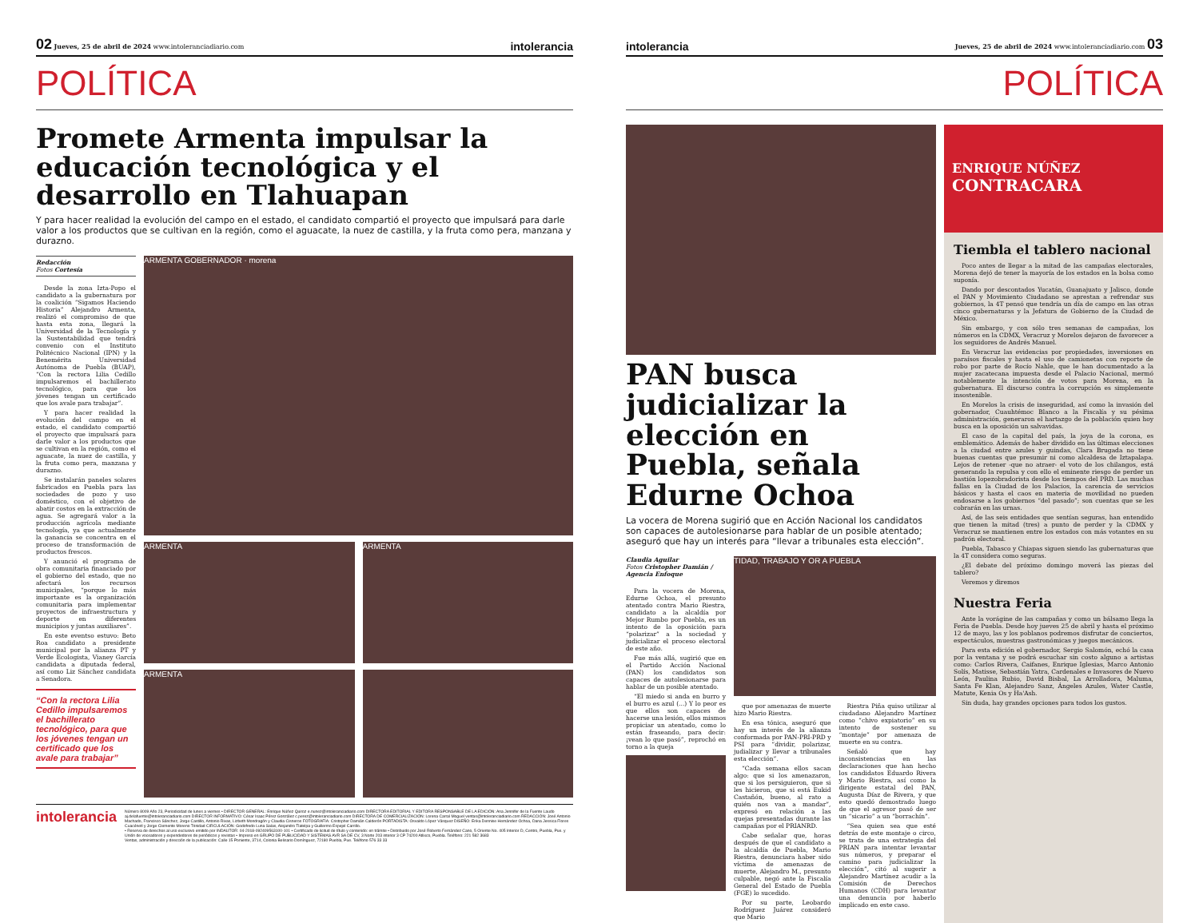02 Jueves, 25 de abril de 2024 www.intoleranciadiario.com
intolerancia
POLÍTICA
Promete Armenta impulsar la educación tecnológica y el desarrollo en Tlahuapan
Y para hacer realidad la evolución del campo en el estado, el candidato compartió el proyecto que impulsará para darle valor a los productos que se cultivan en la región, como el aguacate, la nuez de castilla, y la fruta como pera, manzana y durazno.
Redacción
Fotos Cortesía
Desde la zona Izta-Popo el candidato a la gubernatura por la coalición “Sigamos Haciendo Historia” Alejandro Armenta, realizó el compromiso de que hasta esta zona, llegará la Universidad de la Tecnología y la Sustentabilidad que tendrá convenio con el Instituto Politécnico Nacional (IPN) y la Benemérita Universidad Autónoma de Puebla (BUAP), “Con la rectora Lilia Cedillo impulsaremos el bachillerato tecnológico, para que los jóvenes tengan un certificado que los avale para trabajar”.
Y para hacer realidad la evolución del campo en el estado, el candidato compartió el proyecto que impulsará para darle valor a los productos que se cultivan en la región, como el aguacate, la nuez de castilla, y la fruta como pera, manzana y durazno.
Se instalarán paneles solares fabricados en Puebla para las sociedades de pozo y uso doméstico, con el objetivo de abatir costos en la extracción de agua. Se agregará valor a la producción agrícola mediante tecnología, ya que actualmente la ganancia se concentra en el proceso de transformación de productos frescos.
Y anunció el programa de obra comunitaria financiado por el gobierno del estado, que no afectará los recursos municipales, “porque lo más importante es la organización comunitaria para implementar proyectos de infraestructura y deporte en diferentes municipios y juntas auxiliares”.
En este eventso estuvo: Beto Roa candidato a presidente municipal por la alianza PT y Verde Ecologista, Vianey García candidata a diputada federal, así como Liz Sánchez candidata a Senadora.
“Con la rectora Lilia Cedillo impulsaremos el bachillerato tecnológico, para que los jóvenes tengan un certificado que los avale para trabajar”
ARMENTA GOBERNADOR · morena
ARMENTA ARMENTA
ARMENTA
intolerancia
Número 8009 Año 23, Periodicidad de lunes a viernes • DIRECTOR GENERAL: Enrique Núñez Quiroz e.nunez@intoleranciadiario.com DIRECTORA EDITORIAL Y EDITORA RESPONSABLE DE LA EDICIÓN: Ana Jennifer de la Fuente Laudo aj.delafuente@intoleranciadiario.com DIRECTOR INFORMATIVO: César Isaac Pérez González c.perez@intoleranciadiario.com DIRECTORA DE COMERCIALIZACIÓN: Lorena Carral Moguel ventas@intoleranciadiario.com REDACCIÓN: José Antonio Machado, Francisco Sánchez, Jorge Castillo, Antonio Rivas, Lizbeth Mondragón y Claudia Cisneros FOTOGRAFÍA: Cristopher Damián Calderón PORTADISTA: Osvaldo López Vásquez DISEÑO: Erika Dennise Hernández Ochoa, Dana Jessica Flores Cuacénetl y Jorge Clemente Moreno Trinidad CIRCULACIÓN: Godofredo Luna Salas, Alejandro Tlatelpa y Guillermo Espejel Carrillo.
• Reserva de derechos al uso exclusivo emitido por INDAUTOR: 04-2018-092409563100-101 • Certificado de licitud de título y contenido: en trámite • Distribuido por José Roberto Fernández Cano, 5 Oriente No. 405 Interior D, Centro, Puebla, Pue. y Unión de voceadores y expendedores de periódicos y revistas • Impreso en GRUPO DE PUBLICIDAD Y SISTEMAS AVR SA DE CV, 3 Norte 203 interior 3 CP 74200 Atlixco, Puebla. Teléfono: 221 582 3683
Ventas, administración y dirección de la publicación: Calle 15 Poniente, 3714, Colonia Belisario Domínguez, 72180 Puebla, Pue. Teléfono 576 33 33
intolerancia
Jueves, 25 de abril de 2024 www.intoleranciadiario.com 03
POLÍTICA
PAN busca judicializar la elección en Puebla, señala Edurne Ochoa
La vocera de Morena sugirió que en Acción Nacional los candidatos son capaces de autolesionarse para hablar de un posible atentado; aseguró que hay un interés para “llevar a tribunales esta elección”.
Claudia Aguilar
Fotos Cristopher Damián / Agencia Enfoque
Para la vocera de Morena, Edurne Ochoa, el presunto atentado contra Mario Riestra, candidato a la alcaldía por Mejor Rumbo por Puebla, es un intento de la oposición para “polarizar” a la sociedad y judicializar el proceso electoral de este año.
Fue más allá, sugirió que en el Partido Acción Nacional (PAN) los candidatos son capaces de autolesionarse para hablar de un posible atentado.
“El miedo si anda en burro y el burro es azul (...) Y lo peor es que ellos son capaces de hacerse una lesión, ellos mismos propiciar un atentado, como lo están fraseando, para decir: ¡vean lo que pasó”, reprochó en torno a la queja
TIDAD, TRABAJO Y OR A PUEBLA
que por amenazas de muerte hizo Mario Riestra.
En esa tónica, aseguró que hay un interés de la alianza conformada por PAN-PRI-PRD y PSI para “dividir, polarizar, judializar y llevar a tribunales esta elección”.
“Cada semana ellos sacan algo: que si los amenazaron, que si los persiguieron, que si les hicieron, que si está Eukid Castañón, bueno, al rato a quién nos van a mandar”, expresó en relación a las quejas presentadas durante las campañas por el PRIANRD.
Cabe señalar que, horas después de que el candidato a la alcaldía de Puebla, Mario Riestra, denunciara haber sido víctima de amenazas de muerte, Alejandro M., presunto culpable, negó ante la Fiscalía General del Estado de Puebla (FGE) lo sucedido.
Por su parte, Leobardo Rodríguez Juárez consideró que Mario
Riestra Piña quiso utilizar al ciudadano Alejandro Martínez como “chivo expiatorio” en su intento de sostener su “montaje” por amenaza de muerte en su contra.
Señaló que hay inconsistencias en las declaraciones que han hecho los candidatos Eduardo Rivera y Mario Riestra, así como la dirigente estatal del PAN, Augusta Díaz de Rivera, y que esto quedó demostrado luego de que el agresor pasó de ser un “sicario” a un “borrachín”.
“Sea quien sea que esté detrás de este montaje o circo, se trata de una estrategia del PRIAN para intentar levantar sus números, y preparar el camino para judicializar la elección”, citó al sugerir a Alejandro Martínez acudir a la Comisión de Derechos Humanos (CDH) para levantar una denuncia por haberlo implicado en este caso.
ENRIQUE NÚÑEZ
CONTRACARA
Tiembla el tablero nacional
Poco antes de llegar a la mitad de las campañas electorales, Morena dejó de tener la mayoría de los estados en la bolsa como suponía.
Dando por descontados Yucatán, Guanajuato y Jalisco, donde el PAN y Movimiento Ciudadano se aprestan a refrendar sus gobiernos, la 4T pensó que tendría un día de campo en las otras cinco gubernaturas y la Jefatura de Gobierno de la Ciudad de México.
Sin embargo, y con sólo tres semanas de campañas, los números en la CDMX, Veracruz y Morelos dejaron de favorecer a los seguidores de Andrés Manuel.
En Veracruz las evidencias por propiedades, inversiones en paraísos fiscales y hasta el uso de camionetas con reporte de robo por parte de Rocío Nahle, que le han documentado a la mujer zacatecana impuesta desde el Palacio Nacional, mermó notablemente la intención de votos para Morena, en la gubernatura. El discurso contra la corrupción es simplemente insostenible.
En Morelos la crisis de inseguridad, así como la invasión del gobernador, Cuauhtémoc Blanco a la Fiscalía y su pésima administración, generaron el hartazgo de la población quien hoy busca en la oposición un salvavidas.
El caso de la capital del país, la joya de la corona, es emblemático. Además de haber dividido en las últimas elecciones a la ciudad entre azules y guindas, Clara Brugada no tiene buenas cuentas que presumir ni como alcaldesa de Iztapalapa. Lejos de retener -que no atraer- el voto de los chilangos, está generando la repulsa y con ello el eminente riesgo de perder un bastión lopezobradorista desde los tiempos del PRD. Las muchas fallas en la Ciudad de los Palacios, la carencia de servicios básicos y hasta el caos en materia de movilidad no pueden endosarse a los gobiernos “del pasado”; son cuentas que se les cobrarán en las urnas.
Así, de las seis entidades que sentían seguras, han entendido que tienen la mitad (tres) a punto de perder y la CDMX y Veracruz se mantienen entre los estados con más votantes en su padrón electoral.
Puebla, Tabasco y Chiapas siguen siendo las gubernaturas que la 4T considera como seguras.
¿El debate del próximo domingo moverá las piezas del tablero?
Veremos y diremos
Nuestra Feria
Ante la vorágine de las campañas y como un bálsamo llega la Feria de Puebla. Desde hoy jueves 25 de abril y hasta el próximo 12 de mayo, las y los poblanos podremos disfrutar de conciertos, espectáculos, muestras gastronómicas y juegos mecánicos.
Para esta edición el gobernador, Sergio Salomón, echó la casa por la ventana y se podrá escuchar sin costo alguno a artistas como: Carlos Rivera, Caifanes, Enrique Iglesias, Marco Antonio Solís, Matisse, Sebastián Yatra, Cardenales e Invasores de Nuevo León, Paulina Rubio, David Bisbal, La Arrolladora, Maluma, Santa Fe Klan, Alejandro Sanz, Ángeles Azules, Water Castle, Matute, Kenia Os y Ha'Ash.
Sin duda, hay grandes opciones para todos los gustos.